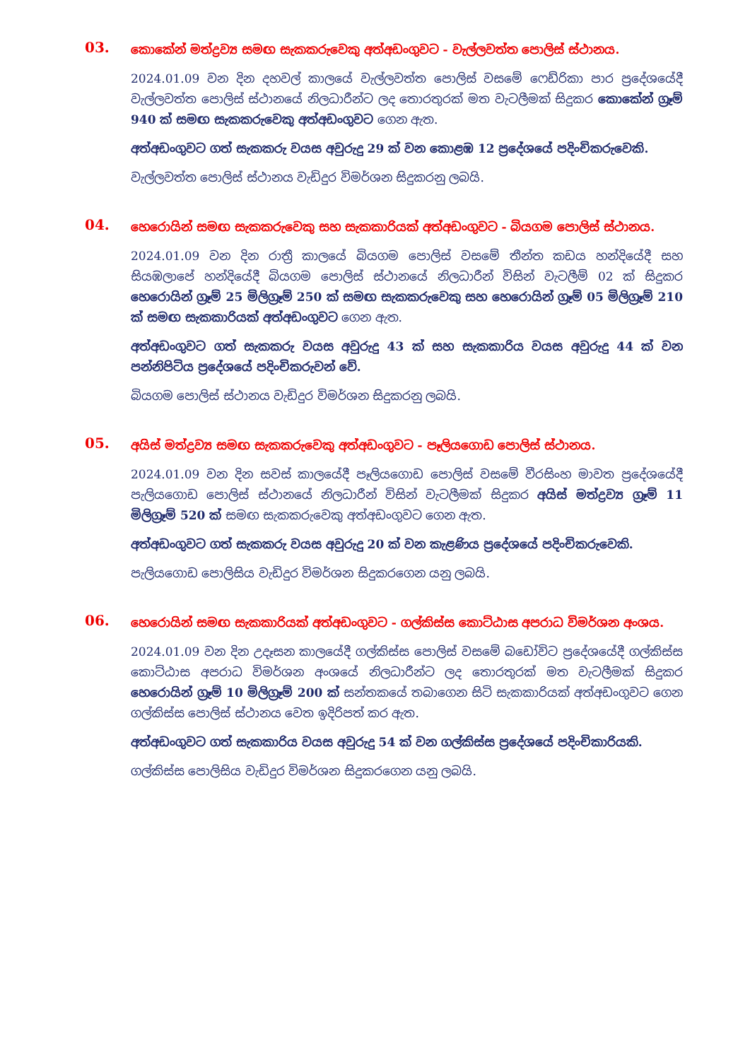03.
කොකේන් මත්ද්‍රව්‍ය සමඟ සැකකරුවෙකු අත්අඩංගුවට - වැල්ලවත්ත පොලිස් ස්ථානය.
2024.01.09 වන දින දහවල් කාලයේ වැල්ලවත්ත පොලිස් වසමේ ෆෙඩ්රිකා පාර ප්‍රදේශයේදී වැල්ලවත්ත පොලිස් ස්ථානයේ නිලධාරීන්ට ලද තොරතුරක් මත වැටලීමක් සිදුකර කොකේන් ග්‍රෑම් 940 ක් සමඟ සැකකරුවෙකු අත්අඩංගුවට ගෙන ඇත.
අත්අඩංගුවට ගත් සැකකරු වයස අවුරුදු 29 ක් වන කොළඹ 12 ප්‍රදේශයේ පදිංචිකරුවෙකි.
වැල්ලවත්ත පොලිස් ස්ථානය වැඩිදුර විමර්ශන සිදුකරනු ලබයි.
04.
හෙරොයින් සමඟ සැකකරුවෙකු සහ සැකකාරියක් අත්අඩංගුවට - බියගම පොලිස් ස්ථානය.
2024.01.09 වන දින රාත්‍රී කාලයේ බියගම පොලිස් වසමේ තීන්ත කඩය හන්දියේදී සහ සියඹලාපේ හන්දියේදී බියගම පොලිස් ස්ථානයේ නිලධාරීන් විසින් වැටලීම් 02 ක් සිදුකර හෙරොයින් ග්‍රෑම් 25 මිලිග්‍රෑම් 250 ක් සමඟ සැකකරුවෙකු සහ හෙරොයින් ග්‍රෑම් 05 මිලිග්‍රෑම් 210 ක් සමඟ සැකකාරියක් අත්අඩංගුවට ගෙන ඇත.
අත්අඩංගුවට ගත් සැකකරු වයස අවුරුදු 43 ක් සහ සැකකාරිය වයස අවුරුදු 44 ක් වන පන්නිපිටිය ප්‍රදේශයේ පදිංචිකරුවන් වේ.
බියගම පොලිස් ස්ථානය වැඩිදුර විමර්ශන සිදුකරනු ලබයි.
05.
අයිස් මත්ද්‍රව්‍ය සමඟ සැකකරුවෙකු අත්අඩංගුවට - පෑලියගොඩ පොලිස් ස්ථානය.
2024.01.09 වන දින සවස් කාලයේදී පෑලියගොඩ පොලිස් වසමේ වීරසිංහ මාවත ප්‍රදේශයේදී පැලියගොඩ පොලිස් ස්ථානයේ නිලධාරීන් විසින් වැටලීමක් සිදුකර අයිස් මත්ද්‍රව්‍ය ග්‍රෑම් 11 මිලිග්‍රෑම් 520 ක් සමඟ සැකකරුවෙකු අත්අඩංගුවට ගෙන ඇත.
අත්අඩංගුවට ගත් සැකකරු වයස අවුරුදු 20 ක් වන කැළණිය ප්‍රදේශයේ පදිංචිකරුවෙකි.
පැලියගොඩ පොලිසිය වැඩිදුර විමර්ශන සිදුකරගෙන යනු ලබයි.
06.
හෙරොයින් සමඟ සැකකාරියක් අත්අඩංගුවට - ගල්කිස්ස කොට්ඨාස අපරාධ විමර්ශන අංශය.
2024.01.09 වන දින උදෑසන කාලයේදී ගල්කිස්ස පොලිස් වසමේ බඩෝවිට ප්‍රදේශයේදී ගල්කිස්ස කොට්ඨාස අපරාධ විමර්ශන අංශයේ නිලධාරීන්ට ලද තොරතුරක් මත වැටලීමක් සිදුකර හෙරොයින් ග්‍රෑම් 10 මිලිග්‍රෑම් 200 ක් සන්තකයේ තබාගෙන සිටි සැකකාරියක් අත්අඩංගුවට ගෙන ගල්කිස්ස පොලිස් ස්ථානය වෙත ඉදිරිපත් කර ඇත.
අත්අඩංගුවට ගත් සැකකාරිය වයස අවුරුදු 54 ක් වන ගල්කිස්ස ප්‍රදේශයේ පදිංචිකාරියකි.
ගල්කිස්ස පොලිසිය වැඩිදුර විමර්ශන සිදුකරගෙන යනු ලබයි.